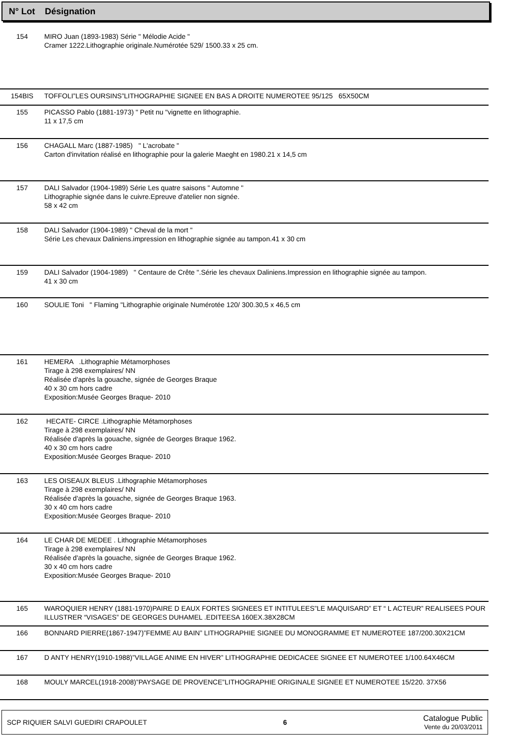N° Lot Désignation
| 154 | MIRO Juan (1893-1983) Série " Mélodie Acide " Cramer 1222.Lithographie originale.Numérotée 529/ 1500.33 x 25 cm. |
| 154BIS | TOFFOLI”LES OURSINS”LITHOGRAPHIE SIGNEE EN BAS A DROITE NUMEROTEE 95/125 65X50CM |
| 155 | PICASSO Pablo (1881-1973) " Petit nu "vignette en lithographie. 11 x 17,5 cm |
| 156 | CHAGALL Marc (1887-1985) " L'acrobate " Carton d'invitation réalisé en lithographie pour la galerie Maeght en 1980.21 x 14,5 cm |
| 157 | DALI Salvador (1904-1989) Série Les quatre saisons " Automne " Lithographie signée dans le cuivre.Epreuve d'atelier non signée. 58 x 42 cm |
| 158 | DALI Salvador (1904-1989) " Cheval de la mort " Série Les chevaux Daliniens.impression en lithographie signée au tampon.41 x 30 cm |
| 159 | DALI Salvador (1904-1989) " Centaure de Crête ".Série les chevaux Daliniens.Impression en lithographie signée au tampon. 41 x 30 cm |
| 160 | SOULIE Toni " Flaming "Lithographie originale Numérotée 120/ 300.30,5 x 46,5 cm |
| 161 | HEMERA .Lithographie Métamorphoses Tirage à 298 exemplaires/ NN Réalisée d'après la gouache, signée de Georges Braque 40 x 30 cm hors cadre Exposition:Musée Georges Braque- 2010 |
| 162 | HECATE- CIRCE .Lithographie Métamorphoses Tirage à 298 exemplaires/ NN Réalisée d'après la gouache, signée de Georges Braque 1962. 40 x 30 cm hors cadre Exposition:Musée Georges Braque- 2010 |
| 163 | LES OISEAUX BLEUS .Lithographie Métamorphoses Tirage à 298 exemplaires/ NN Réalisée d'après la gouache, signée de Georges Braque 1963. 30 x 40 cm hors cadre Exposition:Musée Georges Braque- 2010 |
| 164 | LE CHAR DE MEDEE . Lithographie Métamorphoses Tirage à 298 exemplaires/ NN Réalisée d'après la gouache, signée de Georges Braque 1962. 30 x 40 cm hors cadre Exposition:Musée Georges Braque- 2010 |
| 165 | WAROQUIER HENRY (1881-1970)PAIRE D EAUX FORTES SIGNEES ET INTITULEES”LE MAQUISARD” ET “ L ACTEUR” REALISEES POUR ILLUSTRER “VISAGES” DE GEORGES DUHAMEL .EDITEESA 160EX.38X28CM |
| 166 | BONNARD PIERRE(1867-1947)”FEMME AU BAIN” LITHOGRAPHIE SIGNEE DU MONOGRAMME ET NUMEROTEE 187/200.30X21CM |
| 167 | D ANTY HENRY(1910-1988)”VILLAGE ANIME EN HIVER” LITHOGRAPHIE DEDICACEE SIGNEE ET NUMEROTEE 1/100.64X46CM |
| 168 | MOULY MARCEL(1918-2008)”PAYSAGE DE PROVENCE”LITHOGRAPHIE ORIGINALE SIGNEE ET NUMEROTEE 15/220. 37X56 |
SCP RIQUIER SALVI GUEDIRI CRAPOULET 6 Catalogue Public
Vente du 20/03/2011